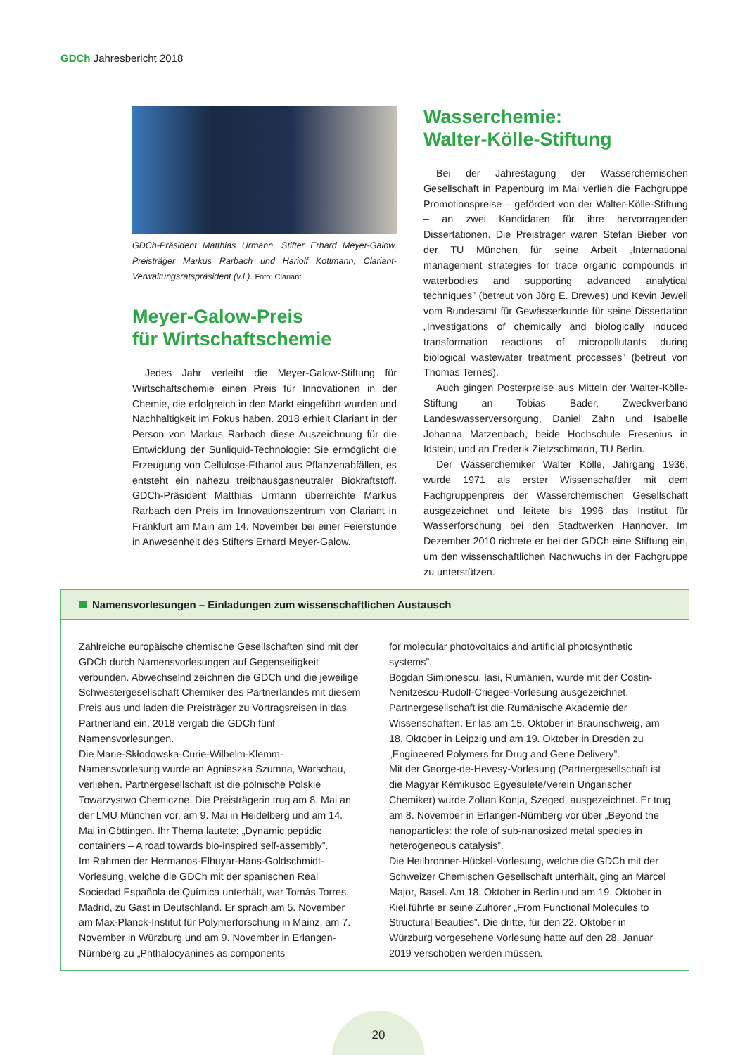GDCh Jahresbericht 2018
GDCh-Präsident Matthias Urmann, Stifter Erhard Meyer-Galow, Preisträger Markus Rarbach und Hariolf Kottmann, Clariant-Verwaltungsratspräsident (v.l.). Foto: Clariant
Meyer-Galow-Preis
für Wirtschaftschemie
Jedes Jahr verleiht die Meyer-Galow-Stiftung für Wirtschaftschemie einen Preis für Innovationen in der Chemie, die erfolgreich in den Markt eingeführt wurden und Nachhaltigkeit im Fokus haben. 2018 erhielt Clariant in der Person von Markus Rarbach diese Auszeichnung für die Entwicklung der Sunliquid-Technologie: Sie ermöglicht die Erzeugung von Cellulose-Ethanol aus Pflanzenabfällen, es entsteht ein nahezu treibhausgasneutraler Biokraftstoff. GDCh-Präsident Matthias Urmann überreichte Markus Rarbach den Preis im Innovationszentrum von Clariant in Frankfurt am Main am 14. November bei einer Feierstunde in Anwesenheit des Stifters Erhard Meyer-Galow.
Wasserchemie:
Walter-Kölle-Stiftung
Bei der Jahrestagung der Wasserchemischen Gesellschaft in Papenburg im Mai verlieh die Fachgruppe Promotionspreise – gefördert von der Walter-Kölle-Stiftung – an zwei Kandidaten für ihre hervorragenden Dissertationen. Die Preisträger waren Stefan Bieber von der TU München für seine Arbeit „International management strategies for trace organic compounds in waterbodies and supporting advanced analytical techniques” (betreut von Jörg E. Drewes) und Kevin Jewell vom Bundesamt für Gewässerkunde für seine Dissertation „Investigations of chemically and biologically induced transformation reactions of micropollutants during biological wastewater treatment processes” (betreut von Thomas Ternes).
Auch gingen Posterpreise aus Mitteln der Walter-Kölle-Stiftung an Tobias Bader, Zweckverband Landeswasserversorgung, Daniel Zahn und Isabelle Johanna Matzenbach, beide Hochschule Fresenius in Idstein, und an Frederik Zietzschmann, TU Berlin.
Der Wasserchemiker Walter Kölle, Jahrgang 1936, wurde 1971 als erster Wissenschaftler mit dem Fachgruppenpreis der Wasserchemischen Gesellschaft ausgezeichnet und leitete bis 1996 das Institut für Wasserforschung bei den Stadtwerken Hannover. Im Dezember 2010 richtete er bei der GDCh eine Stiftung ein, um den wissenschaftlichen Nachwuchs in der Fachgruppe zu unterstützen.
Namensvorlesungen – Einladungen zum wissenschaftlichen Austausch
Zahlreiche europäische chemische Gesellschaften sind mit der GDCh durch Namensvorlesungen auf Gegenseitigkeit verbunden. Abwechselnd zeichnen die GDCh und die jeweilige Schwestergesellschaft Chemiker des Partnerlandes mit diesem Preis aus und laden die Preisträger zu Vortragsreisen in das Partnerland ein. 2018 vergab die GDCh fünf Namensvorlesungen.
Die Marie-Skłodowska-Curie-Wilhelm-Klemm-Namensvorlesung wurde an Agnieszka Szumna, Warschau, verliehen. Partnergesellschaft ist die polnische Polskie Towarzystwo Chemiczne. Die Preisträgerin trug am 8. Mai an der LMU München vor, am 9. Mai in Heidelberg und am 14. Mai in Göttingen. Ihr Thema lautete: „Dynamic peptidic containers – A road towards bio-inspired self-assembly”.
Im Rahmen der Hermanos-Elhuyar-Hans-Goldschmidt-Vorlesung, welche die GDCh mit der spanischen Real Sociedad Española de Química unterhält, war Tomás Torres, Madrid, zu Gast in Deutschland. Er sprach am 5. November am Max-Planck-Institut für Polymerforschung in Mainz, am 7. November in Würzburg und am 9. November in Erlangen-Nürnberg zu „Phthalocyanines as components
for molecular photovoltaics and artificial photosynthetic systems”.
Bogdan Simionescu, Iasi, Rumänien, wurde mit der Costin-Nenitzescu-Rudolf-Criegee-Vorlesung ausgezeichnet. Partnergesellschaft ist die Rumänische Akademie der Wissenschaften. Er las am 15. Oktober in Braunschweig, am 18. Oktober in Leipzig und am 19. Oktober in Dresden zu „Engineered Polymers for Drug and Gene Delivery”.
Mit der George-de-Hevesy-Vorlesung (Partnergesellschaft ist die Magyar Kémikusoc Egyesülete/Verein Ungarischer Chemiker) wurde Zoltan Konja, Szeged, ausgezeichnet. Er trug am 8. November in Erlangen-Nürnberg vor über „Beyond the nanoparticles: the role of sub-nanosized metal species in heterogeneous catalysis”.
Die Heilbronner-Hückel-Vorlesung, welche die GDCh mit der Schweizer Chemischen Gesellschaft unterhält, ging an Marcel Major, Basel. Am 18. Oktober in Berlin und am 19. Oktober in Kiel führte er seine Zuhörer „From Functional Molecules to Structural Beauties”. Die dritte, für den 22. Oktober in Würzburg vorgesehene Vorlesung hatte auf den 28. Januar 2019 verschoben werden müssen.
20